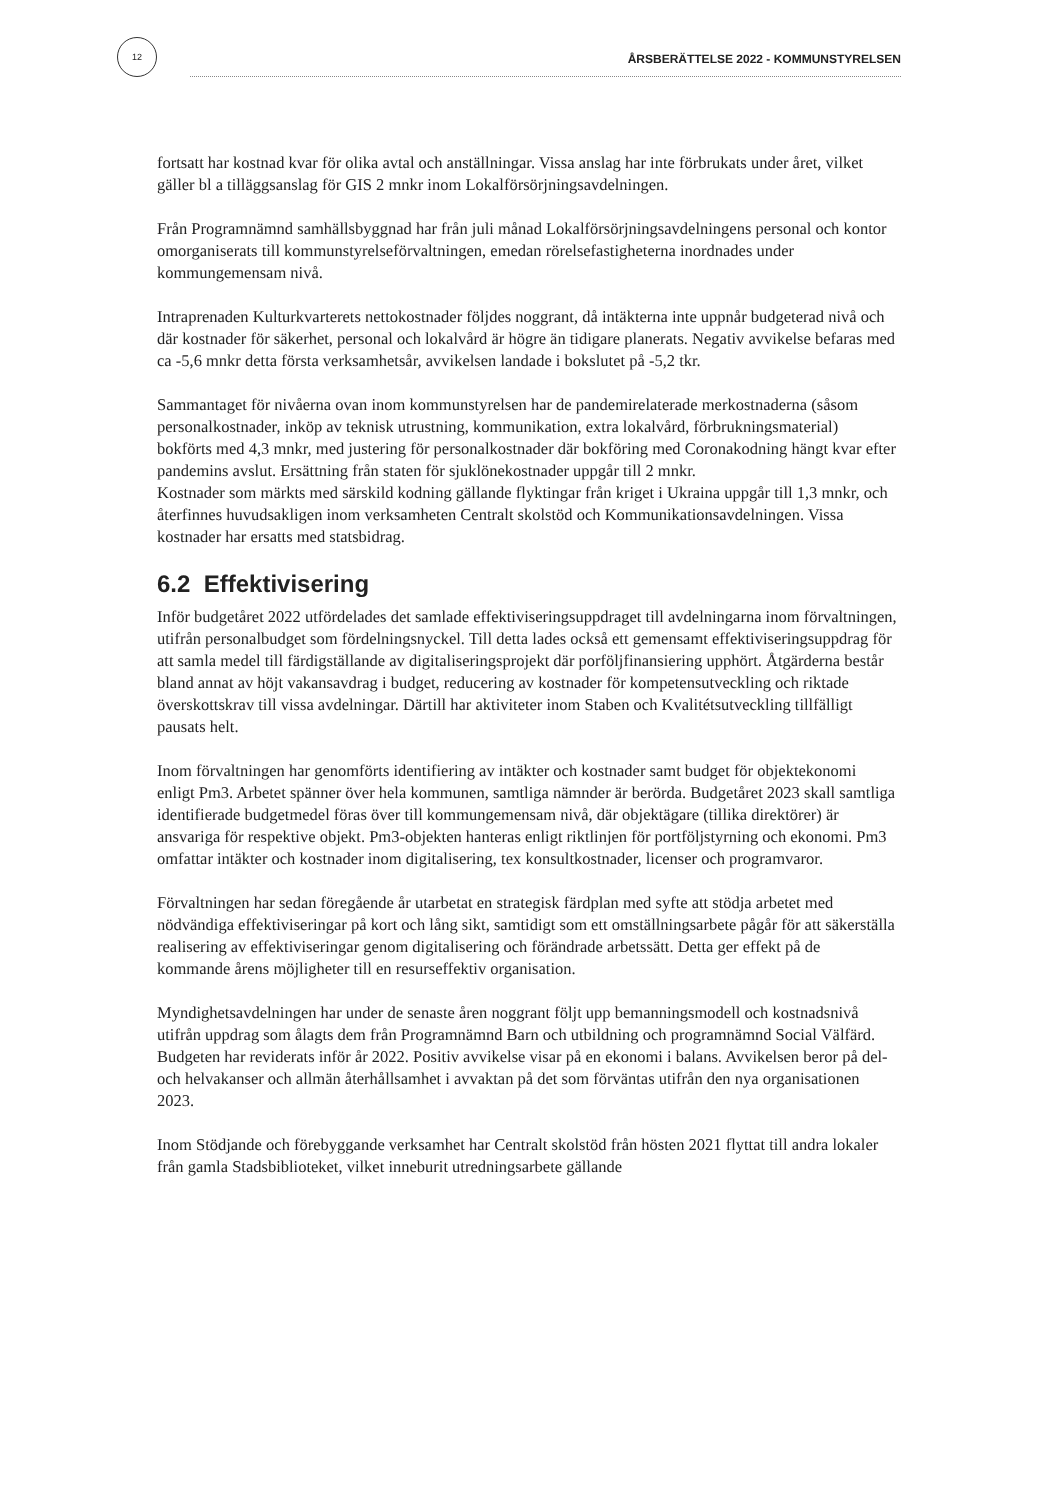12
ÅRSBERÄTTELSE 2022 - KOMMUNSTYRELSEN
fortsatt har kostnad kvar för olika avtal och anställningar. Vissa anslag har inte förbrukats under året, vilket gäller bl a tilläggsanslag för GIS 2 mnkr inom Lokalförsörjningsavdelningen.
Från Programnämnd samhällsbyggnad har från juli månad Lokalförsörjningsavdelningens personal och kontor omorganiserats till kommunstyrelseförvaltningen, emedan rörelsefastigheterna inordnades under kommungemensam nivå.
Intraprenaden Kulturkvarterets nettokostnader följdes noggrant, då intäkterna inte uppnår budgeterad nivå och där kostnader för säkerhet, personal och lokalvård är högre än tidigare planerats. Negativ avvikelse befaras med ca -5,6 mnkr detta första verksamhetsår, avvikelsen landade i bokslutet på -5,2 tkr.
Sammantaget för nivåerna ovan inom kommunstyrelsen har de pandemirelaterade merkostnaderna (såsom personalkostnader, inköp av teknisk utrustning, kommunikation, extra lokalvård, förbrukningsmaterial) bokförts med 4,3 mnkr, med justering för personalkostnader där bokföring med Coronakodning hängt kvar efter pandemins avslut. Ersättning från staten för sjuklönekostnader uppgår till 2 mnkr.
Kostnader som märkts med särskild kodning gällande flyktingar från kriget i Ukraina uppgår till 1,3 mnkr, och återfinnes huvudsakligen inom verksamheten Centralt skolstöd och Kommunikationsavdelningen. Vissa kostnader har ersatts med statsbidrag.
6.2 Effektivisering
Inför budgetåret 2022 utfördelades det samlade effektiviseringsuppdraget till avdelningarna inom förvaltningen, utifrån personalbudget som fördelningsnyckel. Till detta lades också ett gemensamt effektiviseringsuppdrag för att samla medel till färdigställande av digitaliseringsprojekt där porföljfinansiering upphört. Åtgärderna består bland annat av höjt vakansavdrag i budget, reducering av kostnader för kompetensutveckling och riktade överskottskrav till vissa avdelningar. Därtill har aktiviteter inom Staben och Kvalitétsutveckling tillfälligt pausats helt.
Inom förvaltningen har genomförts identifiering av intäkter och kostnader samt budget för objektekonomi enligt Pm3. Arbetet spänner över hela kommunen, samtliga nämnder är berörda. Budgetåret 2023 skall samtliga identifierade budgetmedel föras över till kommungemensam nivå, där objektägare (tillika direktörer) är ansvariga för respektive objekt. Pm3-objekten hanteras enligt riktlinjen för portföljstyrning och ekonomi. Pm3 omfattar intäkter och kostnader inom digitalisering, tex konsultkostnader, licenser och programvaror.
Förvaltningen har sedan föregående år utarbetat en strategisk färdplan med syfte att stödja arbetet med nödvändiga effektiviseringar på kort och lång sikt, samtidigt som ett omställningsarbete pågår för att säkerställa realisering av effektiviseringar genom digitalisering och förändrade arbetssätt. Detta ger effekt på de kommande årens möjligheter till en resurseffektiv organisation.
Myndighetsavdelningen har under de senaste åren noggrant följt upp bemanningsmodell och kostnadsnivå utifrån uppdrag som ålagts dem från Programnämnd Barn och utbildning och programnämnd Social Välfärd. Budgeten har reviderats inför år 2022. Positiv avvikelse visar på en ekonomi i balans. Avvikelsen beror på del- och helvakanser och allmän återhållsamhet i avvaktan på det som förväntas utifrån den nya organisationen 2023.
Inom Stödjande och förebyggande verksamhet har Centralt skolstöd från hösten 2021 flyttat till andra lokaler från gamla Stadsbiblioteket, vilket inneburit utredningsarbete gällande